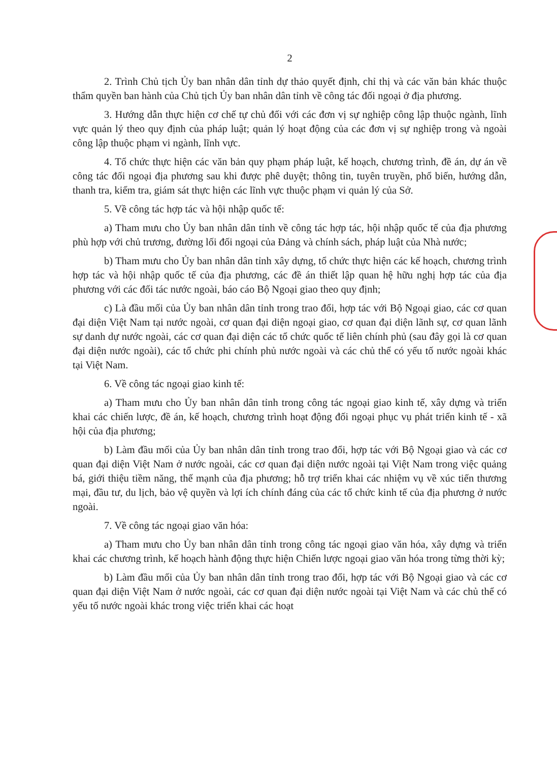2
2. Trình Chủ tịch Ủy ban nhân dân tỉnh dự thảo quyết định, chỉ thị và các văn bản khác thuộc thẩm quyền ban hành của Chủ tịch Ủy ban nhân dân tỉnh về công tác đối ngoại ở địa phương.
3. Hướng dẫn thực hiện cơ chế tự chủ đối với các đơn vị sự nghiệp công lập thuộc ngành, lĩnh vực quản lý theo quy định của pháp luật; quản lý hoạt động của các đơn vị sự nghiệp trong và ngoài công lập thuộc phạm vi ngành, lĩnh vực.
4. Tổ chức thực hiện các văn bản quy phạm pháp luật, kế hoạch, chương trình, đề án, dự án về công tác đối ngoại địa phương sau khi được phê duyệt; thông tin, tuyên truyền, phổ biến, hướng dẫn, thanh tra, kiểm tra, giám sát thực hiện các lĩnh vực thuộc phạm vi quản lý của Sở.
5. Về công tác hợp tác và hội nhập quốc tế:
a) Tham mưu cho Ủy ban nhân dân tỉnh về công tác hợp tác, hội nhập quốc tế của địa phương phù hợp với chủ trương, đường lối đối ngoại của Đảng và chính sách, pháp luật của Nhà nước;
b) Tham mưu cho Ủy ban nhân dân tỉnh xây dựng, tổ chức thực hiện các kế hoạch, chương trình hợp tác và hội nhập quốc tế của địa phương, các đề án thiết lập quan hệ hữu nghị hợp tác của địa phương với các đối tác nước ngoài, báo cáo Bộ Ngoại giao theo quy định;
c) Là đầu mối của Ủy ban nhân dân tỉnh trong trao đổi, hợp tác với Bộ Ngoại giao, các cơ quan đại diện Việt Nam tại nước ngoài, cơ quan đại diện ngoại giao, cơ quan đại diện lãnh sự, cơ quan lãnh sự danh dự nước ngoài, các cơ quan đại diện các tổ chức quốc tế liên chính phủ (sau đây gọi là cơ quan đại diện nước ngoài), các tổ chức phi chính phủ nước ngoài và các chủ thể có yếu tố nước ngoài khác tại Việt Nam.
6. Về công tác ngoại giao kinh tế:
a) Tham mưu cho Ủy ban nhân dân tỉnh trong công tác ngoại giao kinh tế, xây dựng và triển khai các chiến lược, đề án, kế hoạch, chương trình hoạt động đối ngoại phục vụ phát triển kinh tế - xã hội của địa phương;
b) Làm đầu mối của Ủy ban nhân dân tỉnh trong trao đổi, hợp tác với Bộ Ngoại giao và các cơ quan đại diện Việt Nam ở nước ngoài, các cơ quan đại diện nước ngoài tại Việt Nam trong việc quảng bá, giới thiệu tiềm năng, thế mạnh của địa phương; hỗ trợ triển khai các nhiệm vụ về xúc tiến thương mại, đầu tư, du lịch, bảo vệ quyền và lợi ích chính đáng của các tổ chức kinh tế của địa phương ở nước ngoài.
7. Về công tác ngoại giao văn hóa:
a) Tham mưu cho Ủy ban nhân dân tỉnh trong công tác ngoại giao văn hóa, xây dựng và triển khai các chương trình, kế hoạch hành động thực hiện Chiến lược ngoại giao văn hóa trong từng thời kỳ;
b) Làm đầu mối của Ủy ban nhân dân tỉnh trong trao đổi, hợp tác với Bộ Ngoại giao và các cơ quan đại diện Việt Nam ở nước ngoài, các cơ quan đại diện nước ngoài tại Việt Nam và các chủ thể có yếu tố nước ngoài khác trong việc triển khai các hoạt